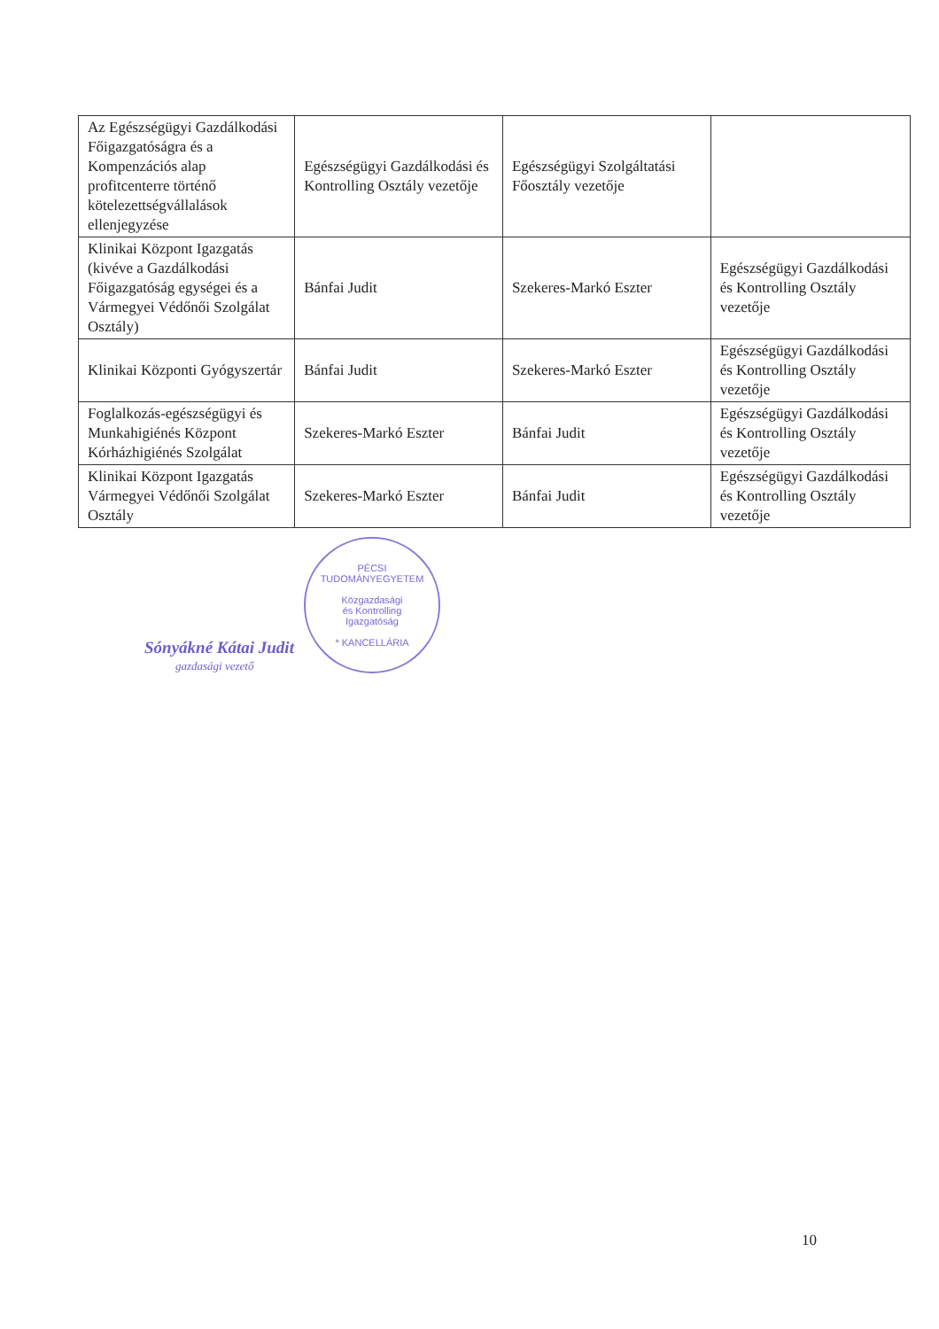| Az Egészségügyi Gazdálkodási Főigazgatóságra és a Kompenzációs alap profitcenterre történő kötelezettségvállalások ellenjegyzése | Egészségügyi Gazdálkodási és Kontrolling Osztály vezetője | Egészségügyi Szolgáltatási Főosztály vezetője | |
| Klinikai Központ Igazgatás (kivéve a Gazdálkodási Főigazgatóság egységei és a Vármegyei Védőnői Szolgálat Osztály) | Bánfai Judit | Szekeres-Markó Eszter | Egészségügyi Gazdálkodási és Kontrolling Osztály vezetője |
| Klinikai Központi Gyógyszertár | Bánfai Judit | Szekeres-Markó Eszter | Egészségügyi Gazdálkodási és Kontrolling Osztály vezetője |
| Foglalkozás-egészségügyi és Munkahigiénés Központ Kórházhigiénés Szolgálat | Szekeres-Markó Eszter | Bánfai Judit | Egészségügyi Gazdálkodási és Kontrolling Osztály vezetője |
| Klinikai Központ Igazgatás Vármegyei Védőnői Szolgálat Osztály | Szekeres-Markó Eszter | Bánfai Judit | Egészségügyi Gazdálkodási és Kontrolling Osztály vezetője |
PÉCSI TUDOMÁNYEGYETEM
Közgazdasági
és Kontrolling
Igazgatóság
* KANCELLÁRIA
Sónyákné Kátai Judit
gazdasági vezető
10